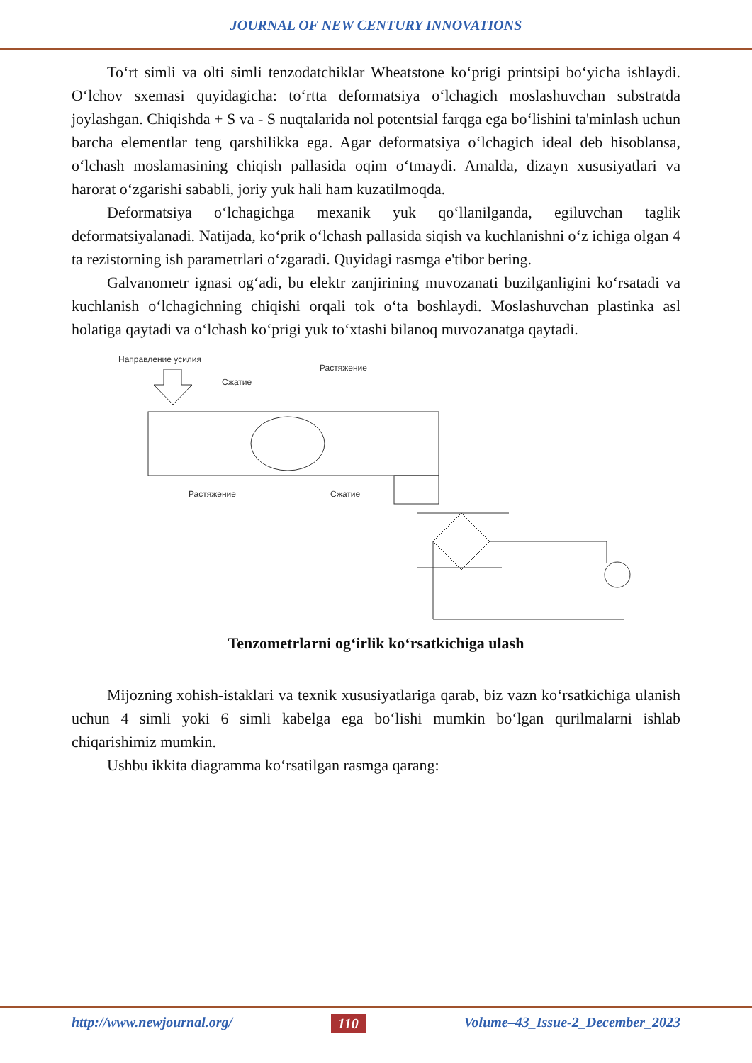JOURNAL OF NEW CENTURY INNOVATIONS
To‘rt simli va olti simli tenzodatchiklar Wheatstone ko‘prigi printsipi bo‘yicha ishlaydi. O‘lchov sxemasi quyidagicha: to‘rtta deformatsiya o‘lchagich moslashuvchan substratda joylashgan. Chiqishda + S va - S nuqtalarida nol potentsial farqga ega bo‘lishini ta'minlash uchun barcha elementlar teng qarshilikka ega. Agar deformatsiya o‘lchagich ideal deb hisoblansa, o‘lchash moslamasining chiqish pallasida oqim o‘tmaydi. Amalda, dizayn xususiyatlari va harorat o‘zgarishi sababli, joriy yuk hali ham kuzatilmoqda.
Deformatsiya o‘lchagichga mexanik yuk qo‘llanilganda, egiluvchan taglik deformatsiyalanadi. Natijada, ko‘prik o‘lchash pallasida siqish va kuchlanishni o‘z ichiga olgan 4 ta rezistorning ish parametrlari o‘zgaradi. Quyidagi rasmga e'tibor bering.
Galvanometr ignasi og‘adi, bu elektr zanjirining muvozanati buzilganligini ko‘rsatadi va kuchlanish o‘lchagichning chiqishi orqali tok o‘ta boshlaydi. Moslashuvchan plastinka asl holatiga qaytadi va o‘lchash ko‘prigi yuk to‘xtashi bilanoq muvozanatga qaytadi.
Направление усилия
Сжатие
Растяжение
Растяжение
Сжатие
Tenzometrlarni og‘irlik ko‘rsatkichiga ulash
Mijozning xohish-istaklari va texnik xususiyatlariga qarab, biz vazn ko‘rsatkichiga ulanish uchun 4 simli yoki 6 simli kabelga ega bo‘lishi mumkin bo‘lgan qurilmalarni ishlab chiqarishimiz mumkin.
Ushbu ikkita diagramma ko‘rsatilgan rasmga qarang:
http://www.newjournal.org/ 110 Volume–43_Issue-2_December_2023